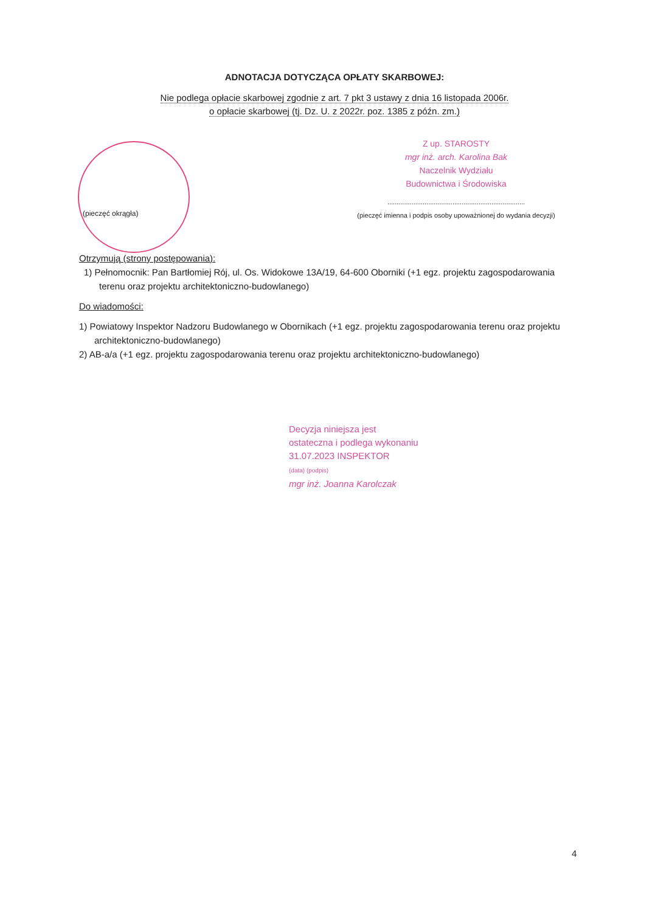ADNOTACJA DOTYCZĄCA OPŁATY SKARBOWEJ:
Nie podlega opłacie skarbowej zgodnie z art. 7 pkt 3 ustawy z dnia 16 listopada 2006r.
o opłacie skarbowej (tj. Dz. U. z 2022r. poz. 1385 z późn. zm.)
(pieczęć okrągła)
Z up. STAROSTY
mgr inż. arch. Karolina Bak
Naczelnik Wydziału
Budownictwa i Środowiska
..........................................................................
(pieczęć imienna i podpis osoby upoważnionej do wydania decyzji)
Otrzymują (strony postępowania):
1) Pełnomocnik: Pan Bartłomiej Rój, ul. Os. Widokowe 13A/19, 64-600 Oborniki (+1 egz. projektu zagospodarowania terenu oraz projektu architektoniczno-budowlanego)
Do wiadomości:
1) Powiatowy Inspektor Nadzoru Budowlanego w Obornikach (+1 egz. projektu zagospodarowania terenu oraz projektu architektoniczno-budowlanego)
2) AB-a/a (+1 egz. projektu zagospodarowania terenu oraz projektu architektoniczno-budowlanego)
Decyzja niniejsza jest
ostateczna i podlega wykonaniu
31.07.2023 INSPEKTOR
(data) (podpis)
mgr inż. Joanna Karolczak
4